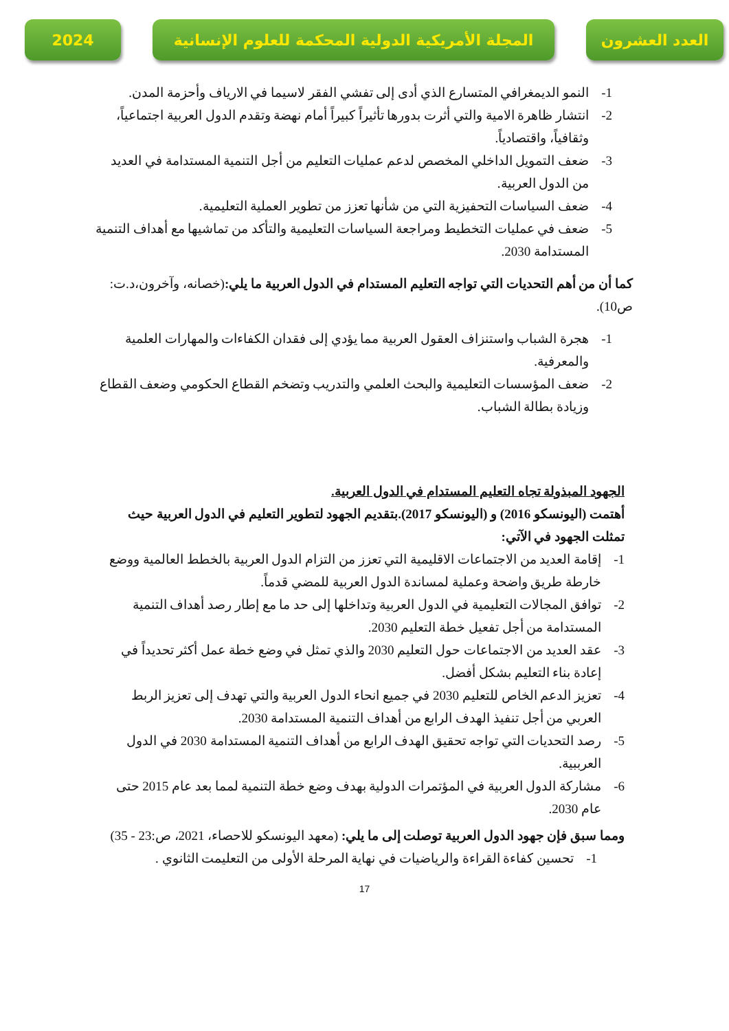العدد العشرون المجلة الأمريكية الدولية المحكمة للعلوم الإنسانية
2024
1- النمو الديمغرافي المتسارع الذي أدى إلى تفشي الفقر لاسيما في الارياف وأحزمة المدن.
2- انتشار ظاهرة الامية والتي أثرت بدورها تأثيراً كبيراً أمام نهضة وتقدم الدول العربية اجتماعياً، وثقافياً، واقتصادياً.
3- ضعف التمويل الداخلي المخصص لدعم عمليات التعليم من أجل التنمية المستدامة في العديد من الدول العربية.
4- ضعف السياسات التحفيزية التي من شأنها تعزز من تطوير العملية التعليمية.
5- ضعف في عمليات التخطيط ومراجعة السياسات التعليمية والتأكد من تماشيها مع أهداف التنمية المستدامة 2030.
كما أن من أهم التحديات التي تواجه التعليم المستدام في الدول العربية ما يلي:(خصانه، وآخرون،د.ت: ص10).
1- هجرة الشباب واستنزاف العقول العربية مما يؤدي إلى فقدان الكفاءات والمهارات العلمية والمعرفية.
2- ضعف المؤسسات التعليمية والبحث العلمي والتدريب وتضخم القطاع الحكومي وضعف القطاع وزيادة بطالة الشباب.
الجهود المبذولة تجاه التعليم المستدام في الدول العربية.
أهتمت (اليونسكو 2016) و (اليونسكو 2017).بتقديم الجهود لتطوير التعليم في الدول العربية حيث تمثلت الجهود في الآتي:
1- إقامة العديد من الاجتماعات الاقليمية التي تعزز من التزام الدول العربية بالخطط العالمية ووضع خارطة طريق واضحة وعملية لمساندة الدول العربية للمضي قدماً.
2- توافق المجالات التعليمية في الدول العربية وتداخلها إلى حد ما مع إطار رصد أهداف التنمية المستدامة من أجل تفعيل خطة التعليم 2030.
3- عقد العديد من الاجتماعات حول التعليم 2030 والذي تمثل في وضع خطة عمل أكثر تحديداً في إعادة بناء التعليم بشكل أفضل.
4- تعزيز الدعم الخاص للتعليم 2030 في جميع انحاء الدول العربية والتي تهدف إلى تعزيز الربط العربي من أجل تنفيذ الهدف الرابع من أهداف التنمية المستدامة 2030.
5- رصد التحديات التي تواجه تحقيق الهدف الرابع من أهداف التنمية المستدامة 2030 في الدول العرببية.
6- مشاركة الدول العربية في المؤتمرات الدولية بهدف وضع خطة التنمية لمما بعد عام 2015 حتى عام 2030.
ومما سبق فإن جهود الدول العربية توصلت إلى ما يلي: (معهد اليونسكو للاحصاء، 2021، ص:23 - 35)
1- تحسين كفاءة القراءة والرياضيات في نهاية المرحلة الأولى من التعليمت الثانوي .
17